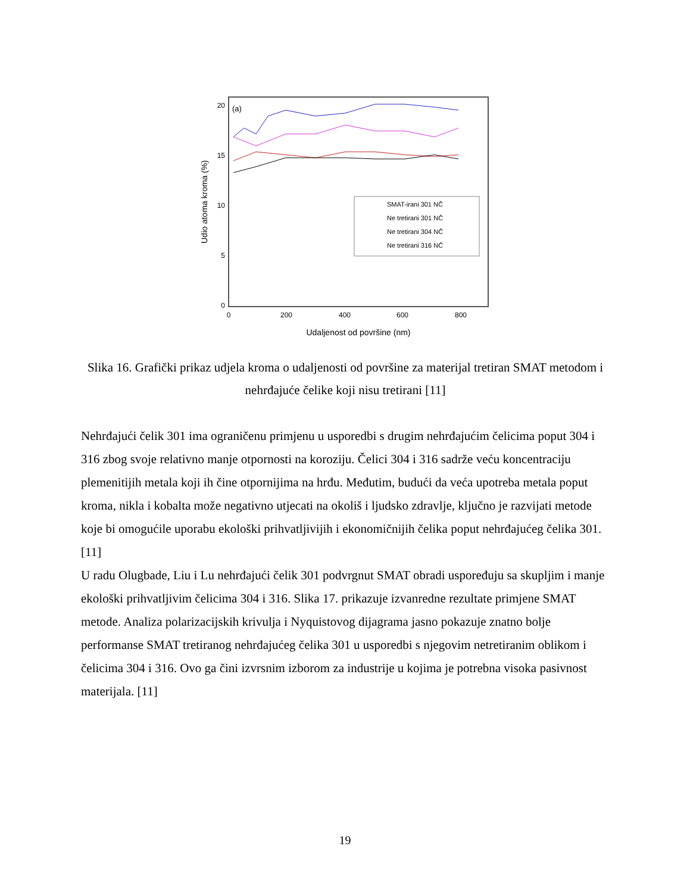(a)
20
15
10
5
0
0
200
400
600
800
Udaljenost od površine (nm)
Udio atoma kroma (%)
SMAT-irani 301 NČ
Ne tretirani 301 NČ
Ne tretirani 304 NČ
Ne tretirani 316 NČ
Slika 16. Grafički prikaz udjela kroma o udaljenosti od površine za materijal tretiran SMAT metodom i nehrđajuće čelike koji nisu tretirani [11]
Nehrđajući čelik 301 ima ograničenu primjenu u usporedbi s drugim nehrđajućim čelicima poput 304 i 316 zbog svoje relativno manje otpornosti na koroziju. Čelici 304 i 316 sadrže veću koncentraciju plemenitijih metala koji ih čine otpornijima na hrđu. Međutim, budući da veća upotreba metala poput kroma, nikla i kobalta može negativno utjecati na okoliš i ljudsko zdravlje, ključno je razvijati metode koje bi omogućile uporabu ekološki prihvatljivijih i ekonomičnijih čelika poput nehrđajućeg čelika 301. [11]
U radu Olugbade, Liu i Lu nehrđajući čelik 301 podvrgnut SMAT obradi uspoređuju sa skupljim i manje ekološki prihvatljivim čelicima 304 i 316. Slika 17. prikazuje izvanredne rezultate primjene SMAT metode. Analiza polarizacijskih krivulja i Nyquistovog dijagrama jasno pokazuje znatno bolje performanse SMAT tretiranog nehrđajućeg čelika 301 u usporedbi s njegovim netretiranim oblikom i čelicima 304 i 316. Ovo ga čini izvrsnim izborom za industrije u kojima je potrebna visoka pasivnost materijala. [11]
19